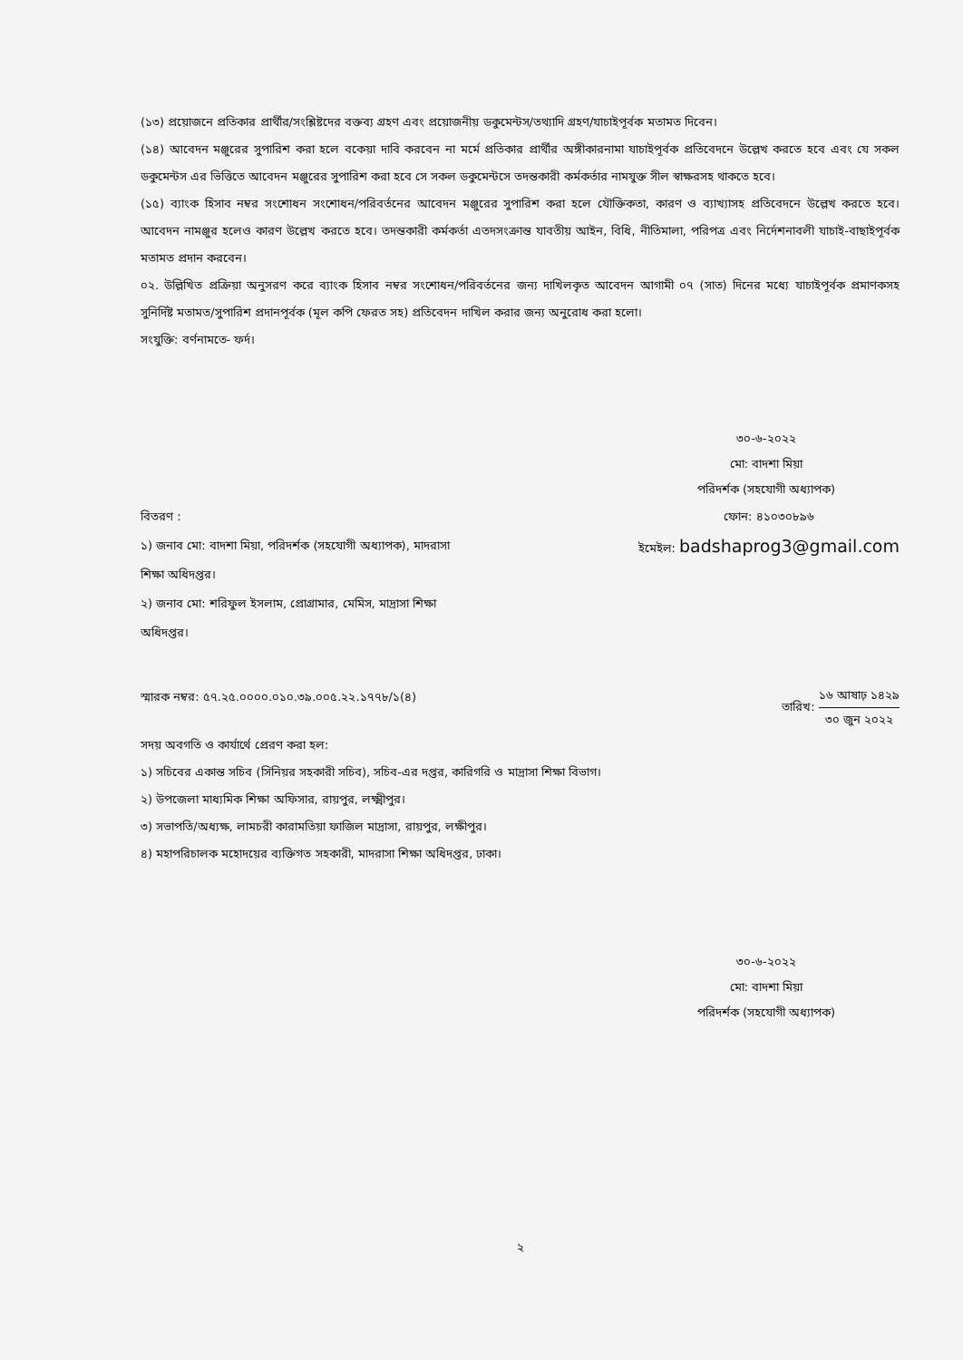(১৩) প্রয়োজনে প্রতিকার প্রার্থীর/সংশ্লিষ্টদের বক্তব্য গ্রহণ এবং প্রয়োজনীয় ডকুমেন্টস/তথ্যাদি গ্রহণ/যাচাইপূর্বক মতামত দিবেন।
(১৪) আবেদন মঞ্জুরের সুপারিশ করা হলে বকেয়া দাবি করবেন না মর্মে প্রতিকার প্রার্থীর অঙ্গীকারনামা যাচাইপূর্বক প্রতিবেদনে উল্লেখ করতে হবে এবং যে সকল ডকুমেন্টস এর ভিত্তিতে আবেদন মঞ্জুরের সুপারিশ করা হবে সে সকল ডকুমেন্টসে তদন্তকারী কর্মকর্তার নামযুক্ত সীল স্বাক্ষরসহ থাকতে হবে।
(১৫) ব্যাংক হিসাব নম্বর সংশোধন সংশোধন/পরিবর্তনের আবেদন মঞ্জুরের সুপারিশ করা হলে যৌক্তিকতা, কারণ ও ব্যাখ্যাসহ প্রতিবেদনে উল্লেখ করতে হবে। আবেদন নামঞ্জুর হলেও কারণ উল্লেখ করতে হবে। তদন্তকারী কর্মকর্তা এতদসংক্রান্ত যাবতীয় আইন, বিধি, নীতিমালা, পরিপত্র এবং নির্দেশনাবলী যাচাই-বাছাইপূর্বক মতামত প্রদান করবেন।
০২. উল্লিখিত প্রক্রিয়া অনুসরণ করে ব্যাংক হিসাব নম্বর সংশোধন/পরিবর্তনের জন্য দাখিলকৃত আবেদন আগামী ০৭ (সাত) দিনের মধ্যে যাচাইপূর্বক প্রমাণকসহ সুনির্দিষ্ট মতামত/সুপারিশ প্রদানপূর্বক (মূল কপি ফেরত সহ) প্রতিবেদন দাখিল করার জন্য অনুরোধ করা হলো।
সংযুক্তি: বর্ণনামতে- ফর্দ।
৩০-৬-২০২২
মো: বাদশা মিয়া
পরিদর্শক (সহযোগী অধ্যাপক)
বিতরণ :
১) জনাব মো: বাদশা মিয়া, পরিদর্শক (সহযোগী অধ্যাপক), মাদরাসা শিক্ষা অধিদপ্তর।
২) জনাব মো: শরিফুল ইসলাম, প্রোগ্রামার, মেমিস, মাদ্রাসা শিক্ষা অধিদপ্তর।
ফোন: ৪১০৩০৮৯৬
ইমেইল: badshaprog3@gmail.com
স্মারক নম্বর: ৫৭.২৫.০০০০.০১০.৩৯.০০৫.২২.১৭৭৮/১(৪)
তারিখ: ১৬ আষাঢ় ১৪২৯ ৩০ জুন ২০২২
সদয় অবগতি ও কার্যার্থে প্রেরণ করা হল:
১) সচিবের একান্ত সচিব (সিনিয়র সহকারী সচিব), সচিব-এর দপ্তর, কারিগরি ও মাদ্রাসা শিক্ষা বিভাগ।
২) উপজেলা মাধ্যমিক শিক্ষা অফিসার, রায়পুর, লক্ষ্মীপুর।
৩) সভাপতি/অধ্যক্ষ, লামচরী কারামতিয়া ফাজিল মাদ্রাসা, রায়পুর, লক্ষীপুর।
৪) মহাপরিচালক মহোদয়ের ব্যক্তিগত সহকারী, মাদরাসা শিক্ষা অধিদপ্তর, ঢাকা।
৩০-৬-২০২২
মো: বাদশা মিয়া
পরিদর্শক (সহযোগী অধ্যাপক)
২